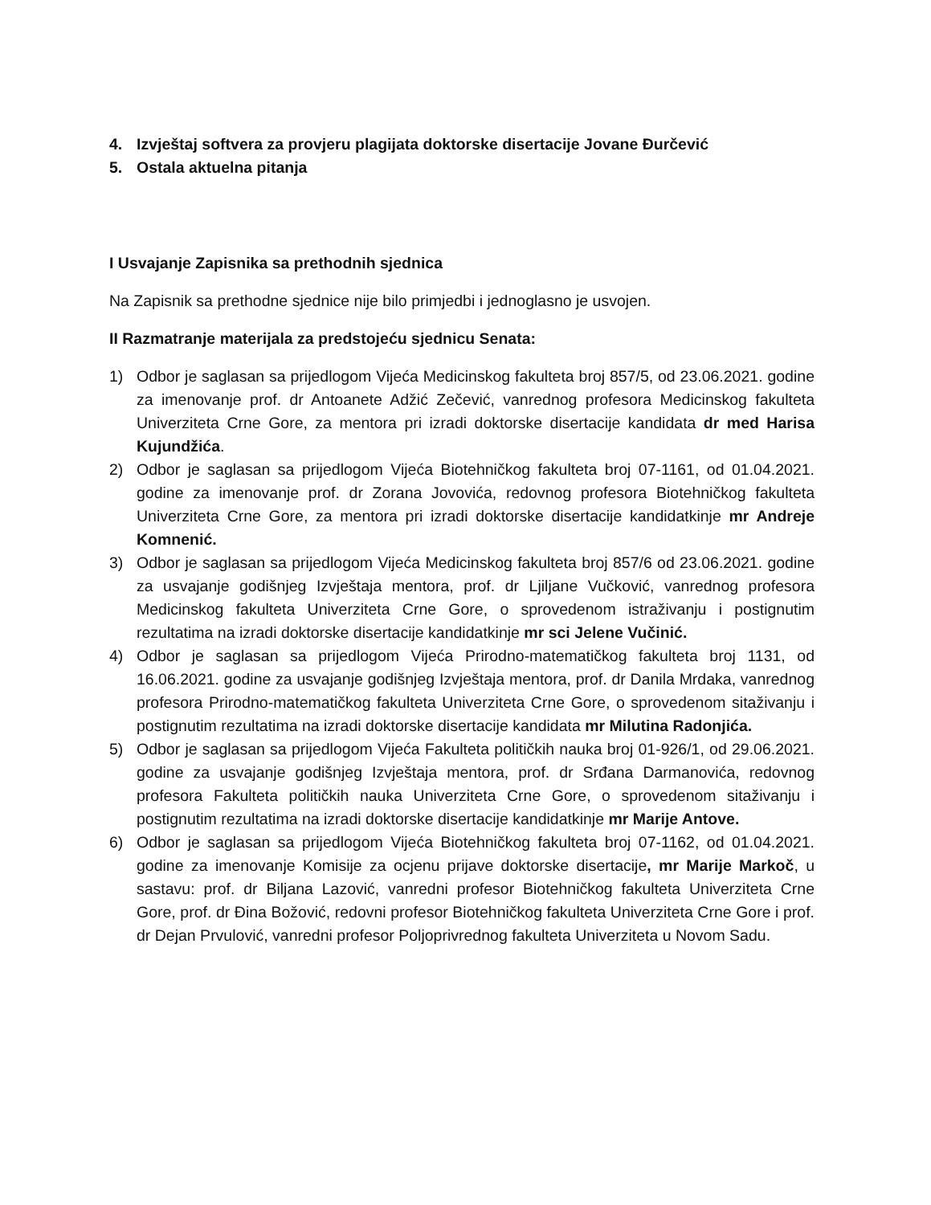4. Izvještaj softvera za provjeru plagijata doktorske disertacije Jovane Đurčević
5. Ostala aktuelna pitanja
I Usvajanje Zapisnika sa prethodnih sjednica
Na Zapisnik sa prethodne sjednice nije bilo primjedbi i jednoglasno je usvojen.
II Razmatranje materijala za predstojeću sjednicu Senata:
1) Odbor je saglasan sa prijedlogom Vijeća Medicinskog fakulteta broj 857/5, od 23.06.2021. godine za imenovanje prof. dr Antoanete Adžić Zečević, vanrednog profesora Medicinskog fakulteta Univerziteta Crne Gore, za mentora pri izradi doktorske disertacije kandidata dr med Harisa Kujundžića.
2) Odbor je saglasan sa prijedlogom Vijeća Biotehničkog fakulteta broj 07-1161, od 01.04.2021. godine za imenovanje prof. dr Zorana Jovovića, redovnog profesora Biotehničkog fakulteta Univerziteta Crne Gore, za mentora pri izradi doktorske disertacije kandidatkinje mr Andreje Komnenić.
3) Odbor je saglasan sa prijedlogom Vijeća Medicinskog fakulteta broj 857/6 od 23.06.2021. godine za usvajanje godišnjeg Izvještaja mentora, prof. dr Ljiljane Vučković, vanrednog profesora Medicinskog fakulteta Univerziteta Crne Gore, o sprovedenom istraživanju i postignutim rezultatima na izradi doktorske disertacije kandidatkinje mr sci Jelene Vučinić.
4) Odbor je saglasan sa prijedlogom Vijeća Prirodno-matematičkog fakulteta broj 1131, od 16.06.2021. godine za usvajanje godišnjeg Izvještaja mentora, prof. dr Danila Mrdaka, vanrednog profesora Prirodno-matematičkog fakulteta Univerziteta Crne Gore, o sprovedenom sitaživanju i postignutim rezultatima na izradi doktorske disertacije kandidata mr Milutina Radonjića.
5) Odbor je saglasan sa prijedlogom Vijeća Fakulteta političkih nauka broj 01-926/1, od 29.06.2021. godine za usvajanje godišnjeg Izvještaja mentora, prof. dr Srđana Darmanovića, redovnog profesora Fakulteta političkih nauka Univerziteta Crne Gore, o sprovedenom sitaživanju i postignutim rezultatima na izradi doktorske disertacije kandidatkinje mr Marije Antove.
6) Odbor je saglasan sa prijedlogom Vijeća Biotehničkog fakulteta broj 07-1162, od 01.04.2021. godine za imenovanje Komisije za ocjenu prijave doktorske disertacije, mr Marije Markoč, u sastavu: prof. dr Biljana Lazović, vanredni profesor Biotehničkog fakulteta Univerziteta Crne Gore, prof. dr Đina Božović, redovni profesor Biotehničkog fakulteta Univerziteta Crne Gore i prof. dr Dejan Prvulović, vanredni profesor Poljoprivrednog fakulteta Univerziteta u Novom Sadu.